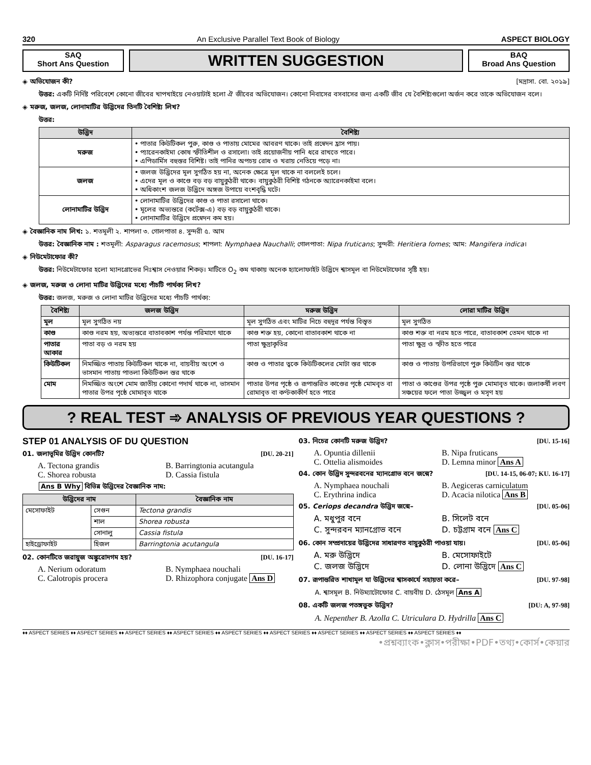320 An Exclusive Parallel Text Book of Biology ASPECT BIOLOGY
SAQ
Short Ans Question
WRITTEN SUGGESTION
BAQ
Broad Ans Question
◈ অভিযোজন কী? [মদ্রাসা. বো. ২০১৯]
উত্তর: একটি নির্দিষ্ট পরিবেশে কোনো জীবের খাপখাইয়ে নেওয়াটাই হলো ঐ জীবের অভিযোজন। কোনো নিবাসের বসবাসের জন্য একটি জীব যে বৈশিষ্ট্যগুলো অর্জন করে তাকে অভিযোজন বলে।
◈ মরুজ, জলজ, লোনামাটির উদ্ভিদের তিনটি বৈশিষ্ট্য লিখ?
উত্তর:
| উদ্ভিদ | বৈশিষ্ট্য |
| --- | --- |
| মরুজ | • পাতার কিউটিকল পুরু, কাণ্ড ও পাতায় মোমের আবরণ থাকে। তাই প্রস্বেদন হ্রাস পায়। • প্যারেনকাইমা কোষ স্ফীতিশীল ও রসালো। তাই প্রয়োজনীয় পানি ধরে রাখতে পারে। • এপিডার্মিস বহুস্তর বিশিষ্ট। তাই পানির অপচয় রোধ ও খরায় নেতিয়ে পড়ে না। |
| জলজ | • জলজ উদ্ভিদের মূল সুগঠিত হয় না, অনেক ক্ষেত্রে মূল থাকে না বললেই চলে। • এদের মূল ও কাণ্ডে বড় বড় বায়ুকুঠরী থাকে। বায়ুকুঠরী বিশিষ্ট গঠনকে অ্যারেনকাইমা বলে। • অধিকাংশ জলজ উদ্ভিদে অঙ্গজ উপায়ে বংশবৃদ্ধি ঘটে। |
| লোনামাটির উদ্ভিদ | • লোনামাটির উদ্ভিদের কাণ্ড ও পাতা রসালো থাকে। • মূলের অভ্যন্তরে (কর্টেক্স-এ) বড় বড় বায়ুকুঠরী থাকে। • লোনামাটির উদ্ভিদে প্রস্বেদন কম হয়। |
◈ বৈজ্ঞানিক নাম লিখ: ১. শতমূলী ২. শাপলা ৩. গোলপাতা ৪. সুন্দরী ৫. আম
উত্তর: বৈজ্ঞানিক নাম : শতমূলী: Asparagus racemosus; শাপলা: Nymphaea Nauchalli; গোলপাতা: Nipa fruticans; সুন্দরী: Heritiera fomes; আম: Mangifera indica।
◈ নিউমেটাফোর কী?
উত্তর: নিউমেটাফোর হলো ম্যানগ্রোভের নিঃশ্বাস নেওয়ার শিকড়। মাটিতে O<sub>2</sub> কম থাকায় অনেক হ্যালোফাইট উদ্ভিদে শ্বাসমূল বা নিউমেটাফোর সৃষ্টি হয়।
◈ জলজ, মরুজ ও লোনা মাটির উদ্ভিদের মধ্যে পাঁচটি পার্থক্য লিখ?
উত্তর: জলজ, মরুজ ও লোনা মাটির উদ্ভিদের মধ্যে পাঁচটি পার্থক্য:
| বৈশিষ্ট্য | জলজ উদ্ভিদ | মরুজ উদ্ভিদ | লোরা মাটির উদ্ভিদ |
| --- | --- | --- | --- |
| মূল | মূল সুগঠিত নয় | মূল সুগঠিত এবং মাটির নিচে বহুদূর পর্যন্ত বিস্তৃত | মূল সুগঠিত |
| কাণ্ড | কাণ্ড নরম হয়, অভ্যন্তরে বাতাবকাশ পর্যন্ত পরিমাণে থাকে | কাণ্ড শক্ত হয়, কোনো বাতাবকাশ থাকে না | কাণ্ড শক্ত বা নরম হতে পারে, বাতাবকাশ তেমন থাকে না |
| পাতার আকার | পাতা বড় ও নরম হয় | পাতা ক্ষুদ্রাকৃতির | পাতা ক্ষুদ্র ও স্ফীত হতে পারে |
| কিউটিকল | নিমজ্জিত পাতায় কিউটিকল থাকে না, বায়বীয় অংশে ও ভাসমান পাতায় পাতলা কিউটিকল স্তর থাকে | কাণ্ড ও পাতার ত্বকে কিউটিকলের মোটা স্তর থাকে | কাণ্ড ও পাতায় উপরিভাগে পুরু কিউটিন স্তর থাকে |
| মোম | নিমজ্জিত অংশে মোম জাতীয় কোনো পদার্থ থাকে না, ভাসমান পাতার উপর পৃষ্ঠে মোমাবৃত থাকে | পাতার উপর পৃষ্ঠে ও রূপান্তরিত কাণ্ডের পৃষ্ঠে মোমবৃত বা রোমাবৃত বা কণ্টকাকীর্ণ হতে পারে | পাতা ও কাণ্ডের উপর পৃষ্ঠে পুরু মোমাবৃত থাকে। জলাকর্ষী লবণ সঞ্চয়ের ফলে পাতা উজ্জ্বল ও মসৃণ হয় |
? REAL TEST ➾ ANALYSIS OF PREVIOUS YEAR QUESTIONS ?
STEP 01 ANALYSIS OF DU QUESTION
01. জলাভূমির উদ্ভিদ কোনটি? [DU. 20-21]
A. Tectona grandis B. Barringtonia acutangula C. Shorea robusta D. Cassia fistula
Ans B Why বিভিন্ন উদ্ভিদের বৈজ্ঞানিক নাম:
| উদ্ভিদের নাম | | বৈজ্ঞানিক নাম |
| --- | --- | --- |
| মেসোফাইট | সেগুন | Tectona grandis |
| | শাল | Shorea robusta |
| | সোনালু | Cassia fistula |
| হাইড্রোফাইট | হিজল | Barringtonia acutangula |
02. কোনটিতে জরায়ুজ অঙ্কুরোদগম হয়? [DU. 16-17]
A. Nerium odoratum B. Nymphaea nouchali C. Calotropis procera D. Rhizophora conjugate Ans D
03. নিচের কোনটি মরুজ উদ্ভিদ? [DU. 15-16]
A. Opuntia dillenii B. Nipa fruticans C. Ottelia alismoides D. Lemna minor Ans A
04. কোন উদ্ভিদ সুন্দরবনের ম্যানগ্রোভ বনে জন্মে? [DU. 14-15, 06-07; KU. 16-17]
A. Nymphaea nouchali B. Aegiceras carniculatum C. Erythrina indica D. Acacia nilotica Ans B
05. Ceriops decandra উদ্ভিদ জন্মে– [DU. 05-06]
A. মধুপুর বনে B. সিলেট বনে C. সুন্দরবন ম্যানগ্রোভ বনে D. চট্টগ্রাম বনে Ans C
06. কোন সম্প্রদায়ের উদ্ভিদের সাধারণত বায়ুকুঠরী পাওয়া যায়। [DU. 05-06]
A. মরু উদ্ভিদে B. মেসোফাইটে C. জলজ উদ্ভিদে D. লোনা উদ্ভিদে Ans C
07. রূপান্তরিত শাখামূল যা উদ্ভিদের শ্বাসকার্যে সহায়তা করে– [DU. 97-98]
A. শ্বাসমূল B. নিউম্যাটোফোর C. বায়বীয় D. ঠেসমূল Ans A
08. একটি জলজ পতঙ্গভুক উদ্ভিদ? [DU: A, 97-98]
A. Nepenther B. Azolla C. Utriculara D. Hydrilla Ans C
♦♦ ASPECT SERIES ♦♦ ASPECT SERIES ♦♦ ASPECT SERIES ♦♦ ASPECT SERIES ♦♦ ASPECT SERIES ♦♦ ASPECT SERIES ♦♦ ASPECT SERIES ♦♦ ASPECT SERIES ♦♦ ASPECT SERIES ♦♦
•প্রশ্নব্যাংক•ক্লাস•পরীক্ষা•PDF•তথ্য•কোর্স•কেয়ার